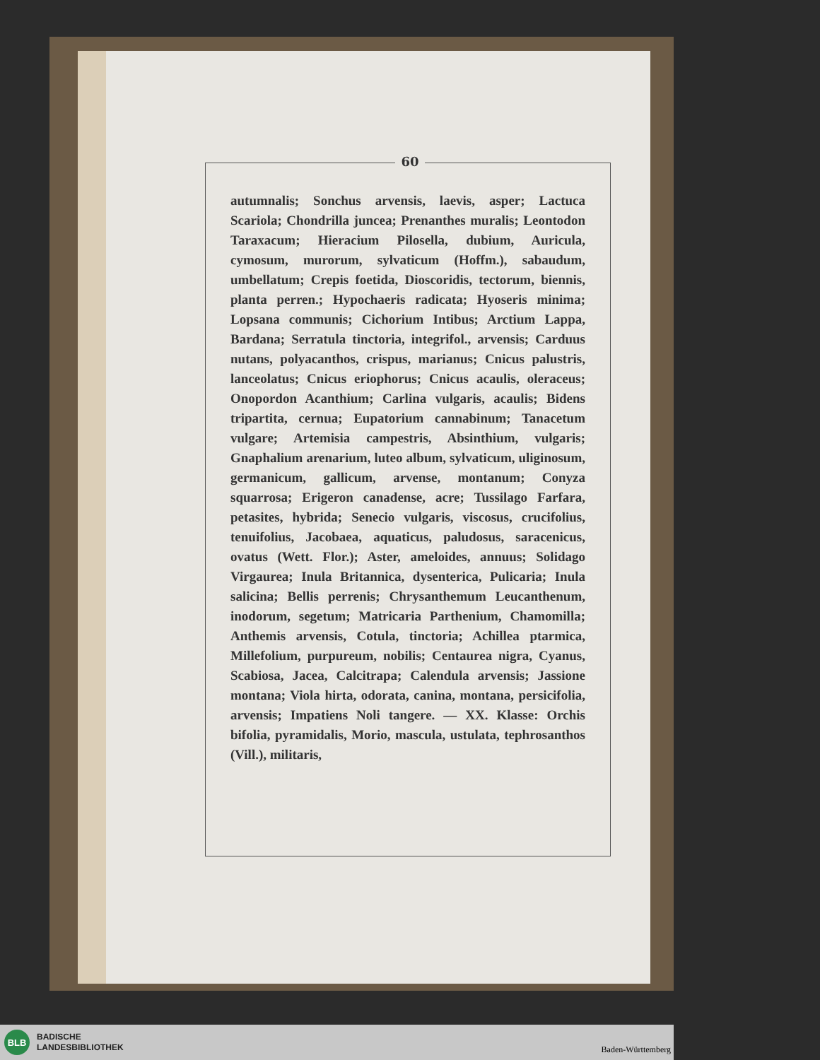60
autumnalis; Sonchus arvensis, laevis, asper; Lactuca Scariola; Chondrilla juncea; Prenanthes muralis; Leontodon Taraxacum; Hieracium Pilosella, dubium, Auricula, cymosum, murorum, sylvaticum (Hoffm.), sabaudum, umbellatum; Crepis foetida, Dioscoridis, tectorum, biennis, planta perren.; Hypochaeris radicata; Hyoseris minima; Lopsana communis; Cichorium Intibus; Arctium Lappa, Bardana; Serratula tinctoria, integrifol., arvensis; Carduus nutans, polyacanthos, crispus, marianus; Cnicus palustris, lanceolatus; Cnicus eriophorus; Cnicus acaulis, oleraceus; Onopordon Acanthium; Carlina vulgaris, acaulis; Bidens tripartita, cernua; Eupatorium cannabinum; Tanacetum vulgare; Artemisia campestris, Absinthium, vulgaris; Gnaphalium arenarium, luteo album, sylvaticum, uliginosum, germanicum, gallicum, arvense, montanum; Conyza squarrosa; Erigeron canadense, acre; Tussilago Farfara, petasites, hybrida; Senecio vulgaris, viscosus, crucifolius, tenuifolius, Jacobaea, aquaticus, paludosus, saracenicus, ovatus (Wett. Flor.); Aster, ameloides, annuus; Solidago Virgaurea; Inula Britannica, dysenterica, Pulicaria; Inula salicina; Bellis perrenis; Chrysanthemum Leucanthenum, inodorum, segetum; Matricaria Parthenium, Chamomilla; Anthemis arvensis, Cotula, tinctoria; Achillea ptarmica, Millefolium, purpureum, nobilis; Centaurea nigra, Cyanus, Scabiosa, Jacea, Calcitrapa; Calendula arvensis; Jassione montana; Viola hirta, odorata, canina, montana, persicifolia, arvensis; Impatiens Noli tangere. — XX. Klasse: Orchis bifolia, pyramidalis, Morio, mascula, ustulata, tephrosanthos (Vill.), militaris,
BLB
BADISCHE
LANDESBIBLIOTHEK
Baden-Württemberg